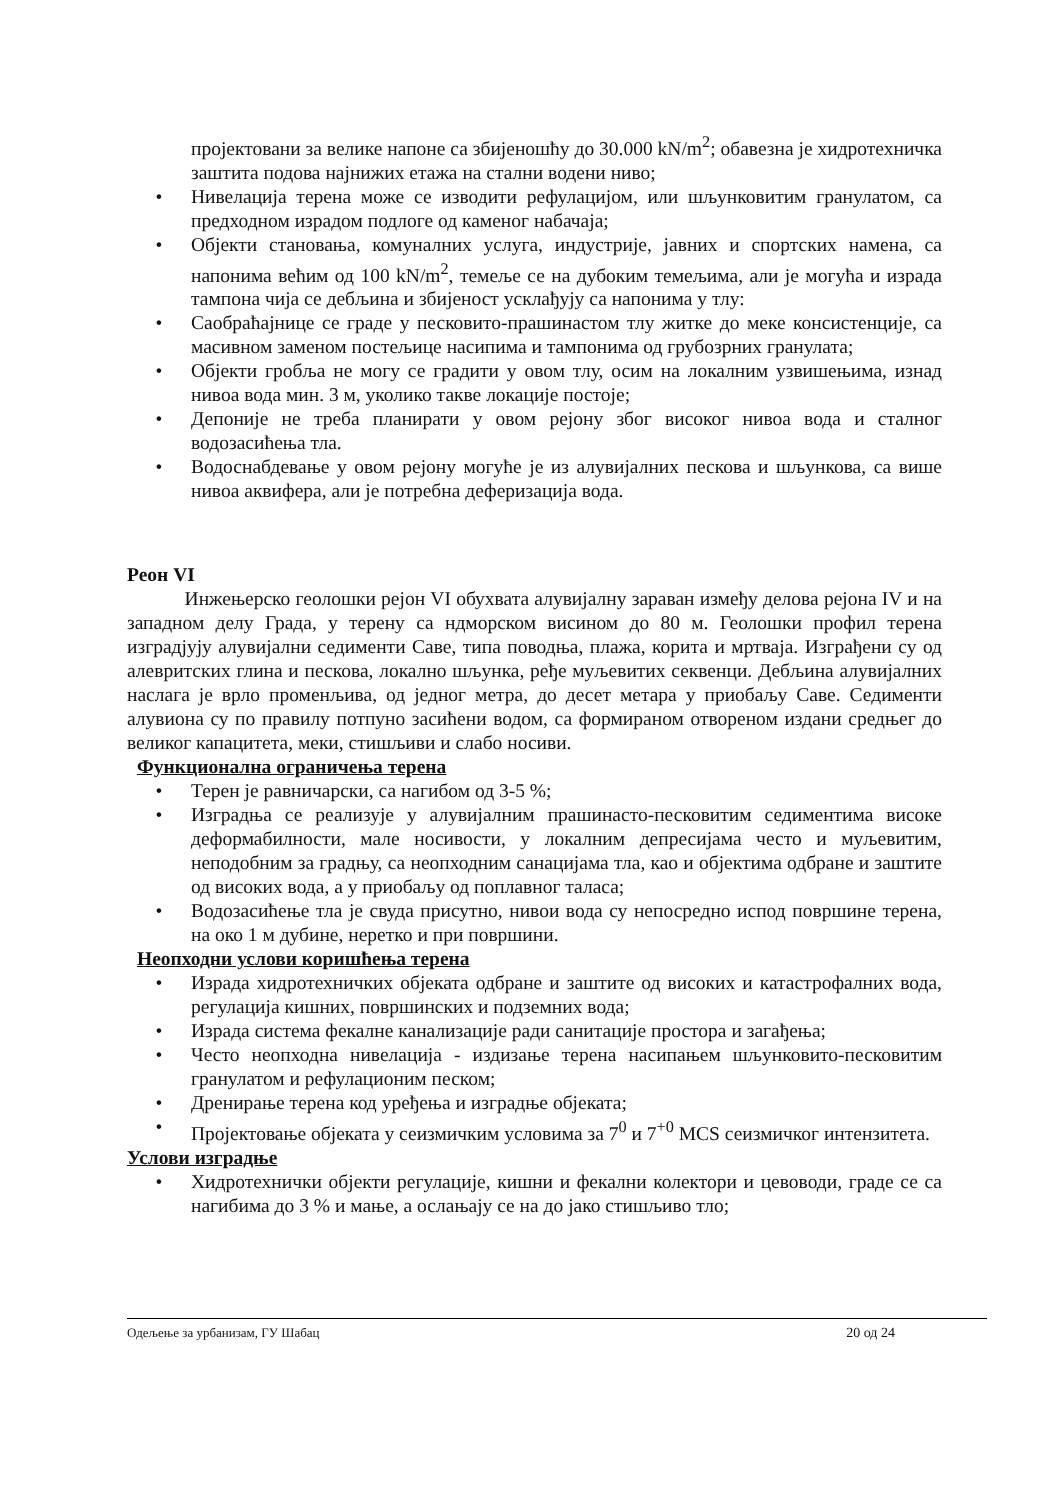пројектовани за велике напоне са збијеношћу до 30.000 kN/m<sup>2</sup>; обавезна је хидротехничка заштита подова најнижих етажа на стални водени ниво;
• Нивелација терена може се изводити рефулацијом, или шљунковитим гранулатом, са предходном израдом подлоге од каменог набачаја;
• Објекти становања, комуналних услуга, индустрије, јавних и спортских намена, са напонима већим од 100 kN/m<sup>2</sup>, темеље се на дубоким темељима, али је могућа и израда тампона чија се дебљина и збијеност усклађују са напонима у тлу:
• Саобраћајнице се граде у песковито-прашинастом тлу житке до меке консистенције, са масивном заменом постељице насипима и тампонима од грубозрних гранулата;
• Објекти гробља не могу се градити у овом тлу, осим на локалним узвишењима, изнад нивоа вода мин. 3 м, уколико такве локације постоје;
• Депоније не треба планирати у овом рејону због високог нивоа вода и сталног водозасићења тла.
• Водоснабдевање у овом рејону могуће је из алувијалних пескова и шљункова, са више нивоа аквифера, али је потребна деферизација вода.
Реон VI
Инжењерско геолошки рејон VI обухвата алувијалну зараван између делова рејона IV и на западном делу Града, у терену са ндморском висином до 80 м. Геолошки профил терена изградјују алувијални седименти Саве, типа поводња, плажа, корита и мртваја. Изграђени су од алевритских глина и пескова, локално шљунка, ређе муљевитих секвенци. Дебљина алувијалних наслага је врло променљива, од једног метра, до десет метара у приобаљу Саве. Седименти алувиона су по правилу потпуно засићени водом, са формираном отвореном издани средњег до великог капацитета, меки, стишљиви и слабо носиви.
Функционална ограничења терена
• Терен је равничарски, са нагибом од 3-5 %;
• Изградња се реализује у алувијалним прашинасто-песковитим седиментима високе деформабилности, мале носивости, у локалним депресијама често и муљевитим, неподобним за градњу, са неопходним санацијама тла, као и објектима одбране и заштите од високих вода, а у приобаљу од поплавног таласа;
• Водозасићење тла је свуда присутно, нивои вода су непосредно испод површине терена, на око 1 м дубине, неретко и при површини.
Неопходни услови коришћења терена
• Израда хидротехничких објеката одбране и заштите од високих и катастрофалних вода, регулација кишних, површинских и подземних вода;
• Израда система фекалне канализације ради санитације простора и загађења;
• Често неопходна нивелација - издизање терена насипањем шљунковито-песковитим гранулатом и рефулационим песком;
• Дренирање терена код уређења и изградње објеката;
• Пројектовање објеката у сеизмичким условима за 7<sup>0</sup> и 7<sup>+0</sup> MCS сеизмичког интензитета.
Услови изградње
• Хидротехнички објекти регулације, кишни и фекални колектори и цевоводи, граде се са нагибима до 3 % и мање, а ослањају се на до јако стишљиво тло;
Одељење за урбанизам, ГУ Шабац 20 од 24